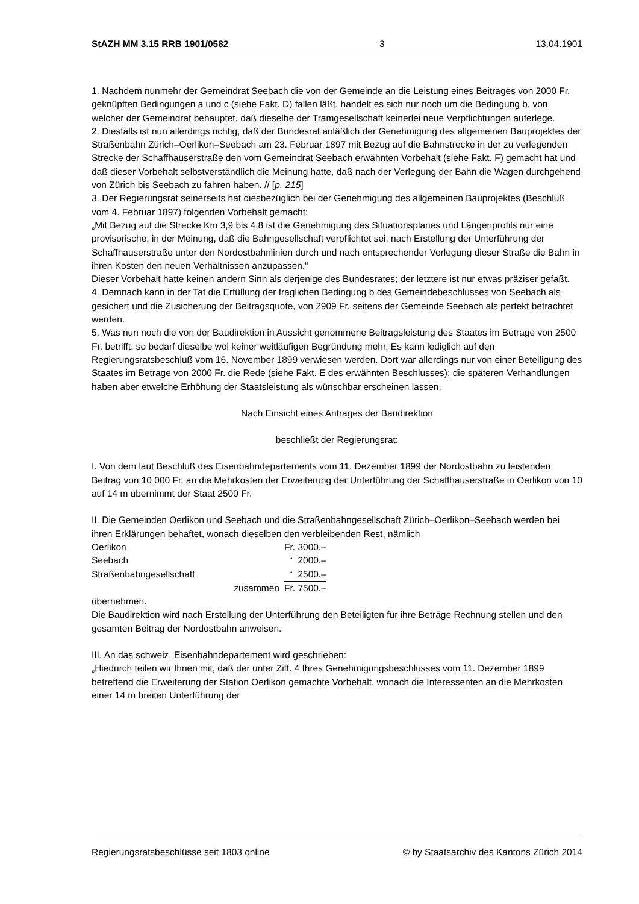StAZH MM 3.15 RRB 1901/0582 3 13.04.1901
1. Nachdem nunmehr der Gemeindrat Seebach die von der Gemeinde an die Leistung eines Beitrages von 2000 Fr. geknüpften Bedingungen a und c (siehe Fakt. D) fallen läßt, handelt es sich nur noch um die Bedingung b, von welcher der Gemeindrat behauptet, daß dieselbe der Tramgesellschaft keinerlei neue Verpflichtungen auferlege.
2. Diesfalls ist nun allerdings richtig, daß der Bundesrat anläßlich der Genehmigung des allgemeinen Bauprojektes der Straßenbahn Zürich–Oerlikon–Seebach am 23. Februar 1897 mit Bezug auf die Bahnstrecke in der zu verlegenden Strecke der Schaffhauserstraße den vom Gemeindrat Seebach erwähnten Vorbehalt (siehe Fakt. F) gemacht hat und daß dieser Vorbehalt selbstverständlich die Meinung hatte, daß nach der Verlegung der Bahn die Wagen durchgehend von Zürich bis Seebach zu fahren haben. // [p. 215]
3. Der Regierungsrat seinerseits hat diesbezüglich bei der Genehmigung des allgemeinen Bauprojektes (Beschluß vom 4. Februar 1897) folgenden Vorbehalt gemacht:
„Mit Bezug auf die Strecke Km 3,9 bis 4,8 ist die Genehmigung des Situationsplanes und Längenprofils nur eine provisorische, in der Meinung, daß die Bahngesellschaft verpflichtet sei, nach Erstellung der Unterführung der Schaffhauserstraße unter den Nordostbahnlinien durch und nach entsprechender Verlegung dieser Straße die Bahn in ihren Kosten den neuen Verhältnissen anzupassen.“
Dieser Vorbehalt hatte keinen andern Sinn als derjenige des Bundesrates; der letztere ist nur etwas präziser gefaßt.
4. Demnach kann in der Tat die Erfüllung der fraglichen Bedingung b des Gemeindebeschlusses von Seebach als gesichert und die Zusicherung der Beitragsquote, von 2909 Fr. seitens der Gemeinde Seebach als perfekt betrachtet werden.
5. Was nun noch die von der Baudirektion in Aussicht genommene Beitragsleistung des Staates im Betrage von 2500 Fr. betrifft, so bedarf dieselbe wol keiner weitläufigen Begründung mehr. Es kann lediglich auf den Regierungsratsbeschluß vom 16. November 1899 verwiesen werden. Dort war allerdings nur von einer Beteiligung des Staates im Betrage von 2000 Fr. die Rede (siehe Fakt. E des erwähnten Beschlusses); die späteren Verhandlungen haben aber etwelche Erhöhung der Staatsleistung als wünschbar erscheinen lassen.
Nach Einsicht eines Antrages der Baudirektion
beschließt der Regierungsrat:
I. Von dem laut Beschluß des Eisenbahndepartements vom 11. Dezember 1899 der Nordostbahn zu leistenden Beitrag von 10 000 Fr. an die Mehrkosten der Erweiterung der Unterführung der Schaffhauserstraße in Oerlikon von 10 auf 14 m übernimmt der Staat 2500 Fr.
II. Die Gemeinden Oerlikon und Seebach und die Straßenbahngesellschaft Zürich–Oerlikon–Seebach werden bei ihren Erklärungen behaftet, wonach dieselben den verbleibenden Rest, nämlich
| Oerlikon | Fr. 3000.– |
| Seebach | “ 2000.– |
| Straßenbahngesellschaft | “ 2500.– |
| zusammen | Fr. 7500.– |
übernehmen.
Die Baudirektion wird nach Erstellung der Unterführung den Beteiligten für ihre Beträge Rechnung stellen und den gesamten Beitrag der Nordostbahn anweisen.
III. An das schweiz. Eisenbahndepartement wird geschrieben:
„Hiedurch teilen wir Ihnen mit, daß der unter Ziff. 4 Ihres Genehmigungsbeschlusses vom 11. Dezember 1899 betreffend die Erweiterung der Station Oerlikon gemachte Vorbehalt, wonach die Interessenten an die Mehrkosten einer 14 m breiten Unterführung der
Regierungsratsbeschlüsse seit 1803 online © by Staatsarchiv des Kantons Zürich 2014